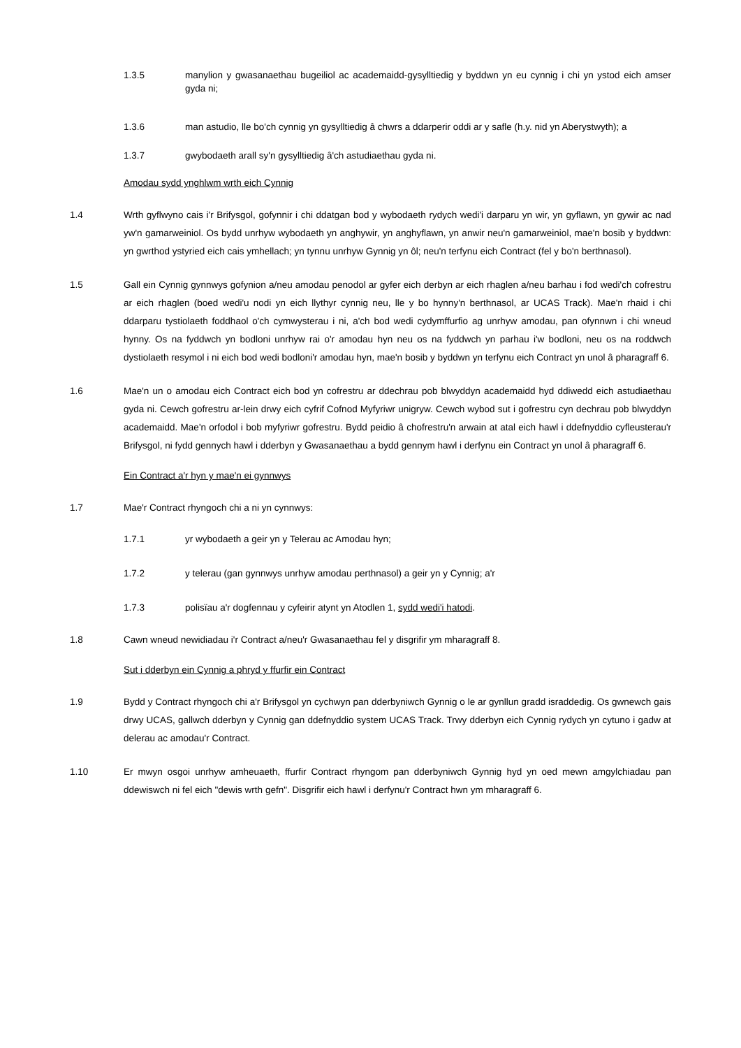1.3.5 manylion y gwasanaethau bugeiliol ac academaidd-gysylltiedig y byddwn yn eu cynnig i chi yn ystod eich amser gyda ni;
1.3.6 man astudio, lle bo'ch cynnig yn gysylltiedig â chwrs a ddarperir oddi ar y safle (h.y. nid yn Aberystwyth); a
1.3.7 gwybodaeth arall sy'n gysylltiedig â'ch astudiaethau gyda ni.
Amodau sydd ynghlwm wrth eich Cynnig
1.4 Wrth gyflwyno cais i'r Brifysgol, gofynnir i chi ddatgan bod y wybodaeth rydych wedi'i darparu yn wir, yn gyflawn, yn gywir ac nad yw'n gamarweiniol. Os bydd unrhyw wybodaeth yn anghywir, yn anghyflawn, yn anwir neu'n gamarweiniol, mae'n bosib y byddwn: yn gwrthod ystyried eich cais ymhellach; yn tynnu unrhyw Gynnig yn ôl; neu'n terfynu eich Contract (fel y bo'n berthnasol).
1.5 Gall ein Cynnig gynnwys gofynion a/neu amodau penodol ar gyfer eich derbyn ar eich rhaglen a/neu barhau i fod wedi'ch cofrestru ar eich rhaglen (boed wedi'u nodi yn eich llythyr cynnig neu, lle y bo hynny'n berthnasol, ar UCAS Track). Mae'n rhaid i chi ddarparu tystiolaeth foddhaol o'ch cymwysterau i ni, a'ch bod wedi cydymffurfio ag unrhyw amodau, pan ofynnwn i chi wneud hynny. Os na fyddwch yn bodloni unrhyw rai o'r amodau hyn neu os na fyddwch yn parhau i'w bodloni, neu os na roddwch dystiolaeth resymol i ni eich bod wedi bodloni'r amodau hyn, mae'n bosib y byddwn yn terfynu eich Contract yn unol â pharagraff 6.
1.6 Mae'n un o amodau eich Contract eich bod yn cofrestru ar ddechrau pob blwyddyn academaidd hyd ddiwedd eich astudiaethau gyda ni. Cewch gofrestru ar-lein drwy eich cyfrif Cofnod Myfyriwr unigryw. Cewch wybod sut i gofrestru cyn dechrau pob blwyddyn academaidd. Mae'n orfodol i bob myfyriwr gofrestru. Bydd peidio â chofrestru'n arwain at atal eich hawl i ddefnyddio cyfleusterau'r Brifysgol, ni fydd gennych hawl i dderbyn y Gwasanaethau a bydd gennym hawl i derfynu ein Contract yn unol â pharagraff 6.
Ein Contract a'r hyn y mae'n ei gynnwys
1.7 Mae'r Contract rhyngoch chi a ni yn cynnwys:
1.7.1 yr wybodaeth a geir yn y Telerau ac Amodau hyn;
1.7.2 y telerau (gan gynnwys unrhyw amodau perthnasol) a geir yn y Cynnig; a'r
1.7.3 polisïau a'r dogfennau y cyfeirir atynt yn Atodlen 1, sydd wedi'i hatodi.
1.8 Cawn wneud newidiadau i'r Contract a/neu'r Gwasanaethau fel y disgrifir ym mharagraff 8.
Sut i dderbyn ein Cynnig a phryd y ffurfir ein Contract
1.9 Bydd y Contract rhyngoch chi a'r Brifysgol yn cychwyn pan dderbyniwch Gynnig o le ar gynllun gradd israddedig. Os gwnewch gais drwy UCAS, gallwch dderbyn y Cynnig gan ddefnyddio system UCAS Track. Trwy dderbyn eich Cynnig rydych yn cytuno i gadw at delerau ac amodau'r Contract.
1.10 Er mwyn osgoi unrhyw amheuaeth, ffurfir Contract rhyngom pan dderbyniwch Gynnig hyd yn oed mewn amgylchiadau pan ddewiswch ni fel eich "dewis wrth gefn". Disgrifir eich hawl i derfynu'r Contract hwn ym mharagraff 6.